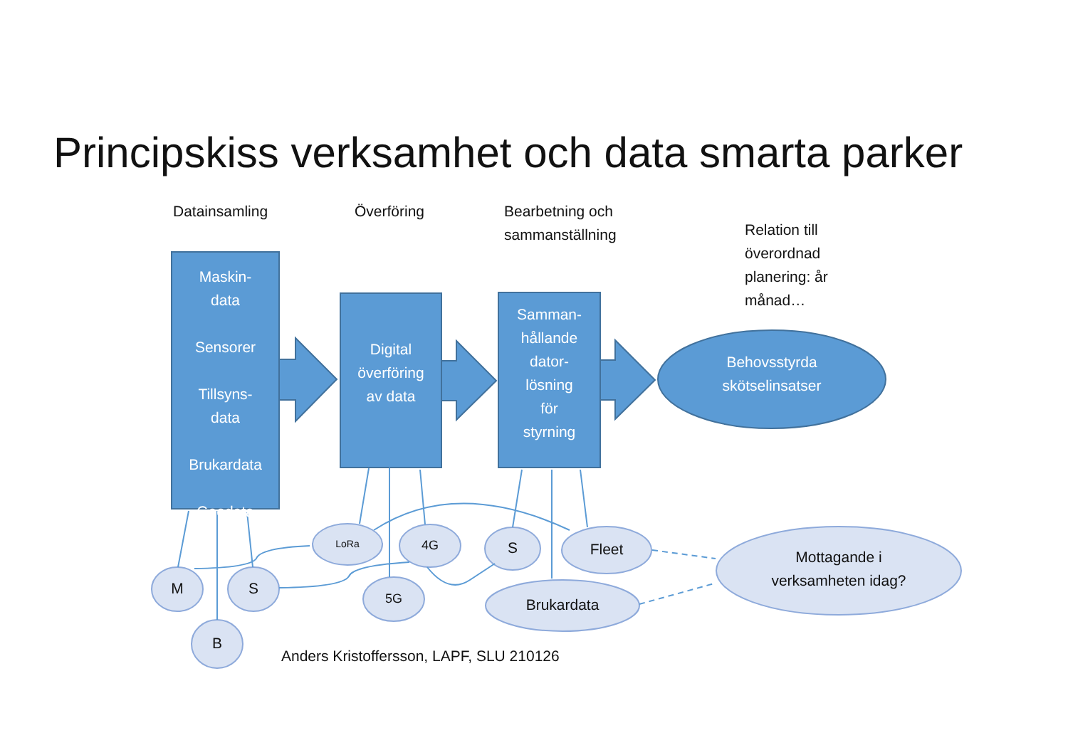Principskiss verksamhet och data smarta parker
Datainsamling Överföring
Bearbetning och
sammanställning
Relation till
överordnad
planering: år
månad…
Maskin-
data
Sensorer
Tillsyns-
data
Brukardata
Geodata
Digital
överföring
av data
Samman-
hållande
dator-
lösning
för
styrning
Behovsstyrda
skötselinsatser
M S
B
LoRa 4G
5G
S Fleet
Brukardata
Mottagande i
verksamheten idag?
Anders Kristoffersson, LAPF, SLU 210126